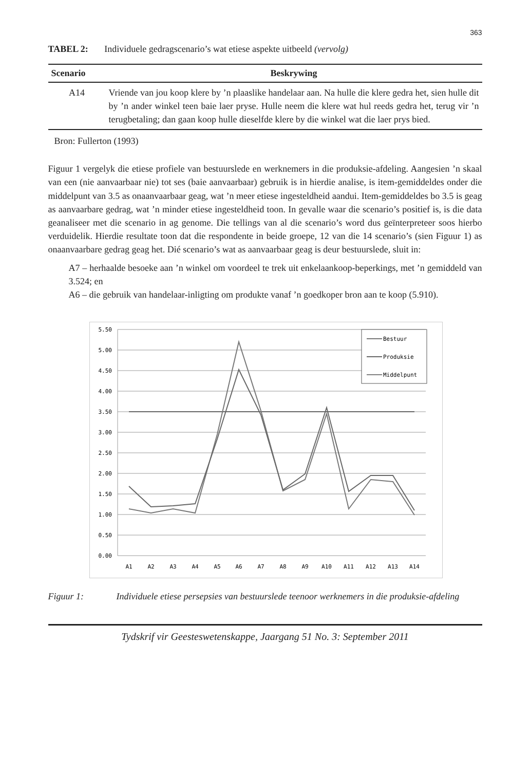363
TABEL 2: Individuele gedragscenario’s wat etiese aspekte uitbeeld (vervolg)
| Scenario | Beskrywing |
| --- | --- |
| A14 | Vriende van jou koop klere by ’n plaaslike handelaar aan. Na hulle die klere gedra het, sien hulle dit by ’n ander winkel teen baie laer pryse. Hulle neem die klere wat hul reeds gedra het, terug vir ’n terugbetaling; dan gaan koop hulle dieselfde klere by die winkel wat die laer prys bied. |
Bron: Fullerton (1993)
Figuur 1 vergelyk die etiese profiele van bestuurslede en werknemers in die produksie-afdeling. Aangesien ’n skaal van een (nie aanvaarbaar nie) tot ses (baie aanvaarbaar) gebruik is in hierdie analise, is item-gemiddeldes onder die middelpunt van 3.5 as onaanvaarbaar geag, wat ’n meer etiese ingesteldheid aandui. Item-gemiddeldes bo 3.5 is geag as aanvaarbare gedrag, wat ’n minder etiese ingesteldheid toon. In gevalle waar die scenario’s positief is, is die data geanaliseer met die scenario in ag genome. Die tellings van al die scenario’s word dus geïnterpreteer soos hierbo verduidelik. Hierdie resultate toon dat die respondente in beide groepe, 12 van die 14 scenario’s (sien Figuur 1) as onaanvaarbare gedrag geag het. Dié scenario’s wat as aanvaarbaar geag is deur bestuurslede, sluit in:
A7 – herhaalde besoeke aan ’n winkel om voordeel te trek uit enkelaankoop-beperkings, met ’n gemiddeld van 3.524; en
A6 – die gebruik van handelaar-inligting om produkte vanaf ’n goedkoper bron aan te koop (5.910).
5.50
5.00
4.50
4.00
3.50
3.00
2.50
2.00
1.50
1.00
0.50
0.00
A1
A2
A3
A4
A5
A6
A7
A8
A9
A10
A11
A12
A13
A14
Bestuur
Produksie
Middelpunt
Figuur 1: Individuele etiese persepsies van bestuurslede teenoor werknemers in die produksie-afdeling
Tydskrif vir Geesteswetenskappe, Jaargang 51 No. 3: September 2011